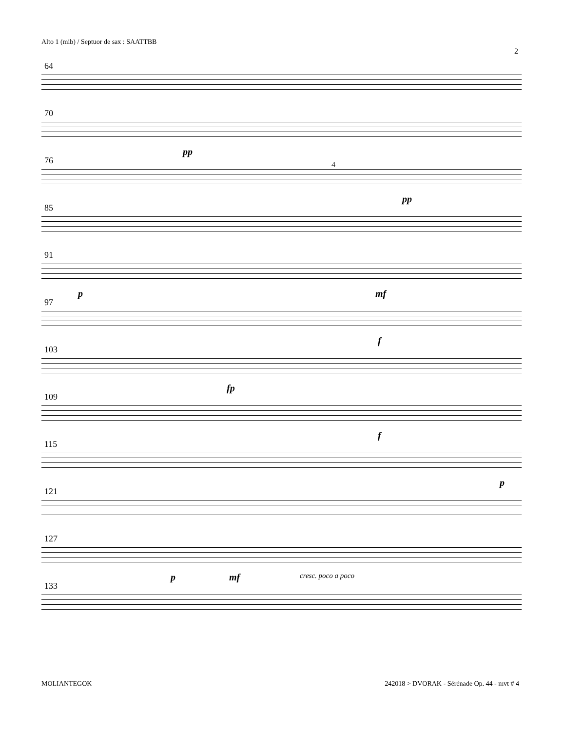Alto 1 (mib) / Septuor de sax : SAATTBB
2
64
70
pp
76 4
pp
85
91
p mf
97
f
103
fp
109
f
115
p
121
127
p mf cresc. poco a poco
133
MOLIANTEGOK
242018 > DVORAK - Sérénade Op. 44 - mvt # 4